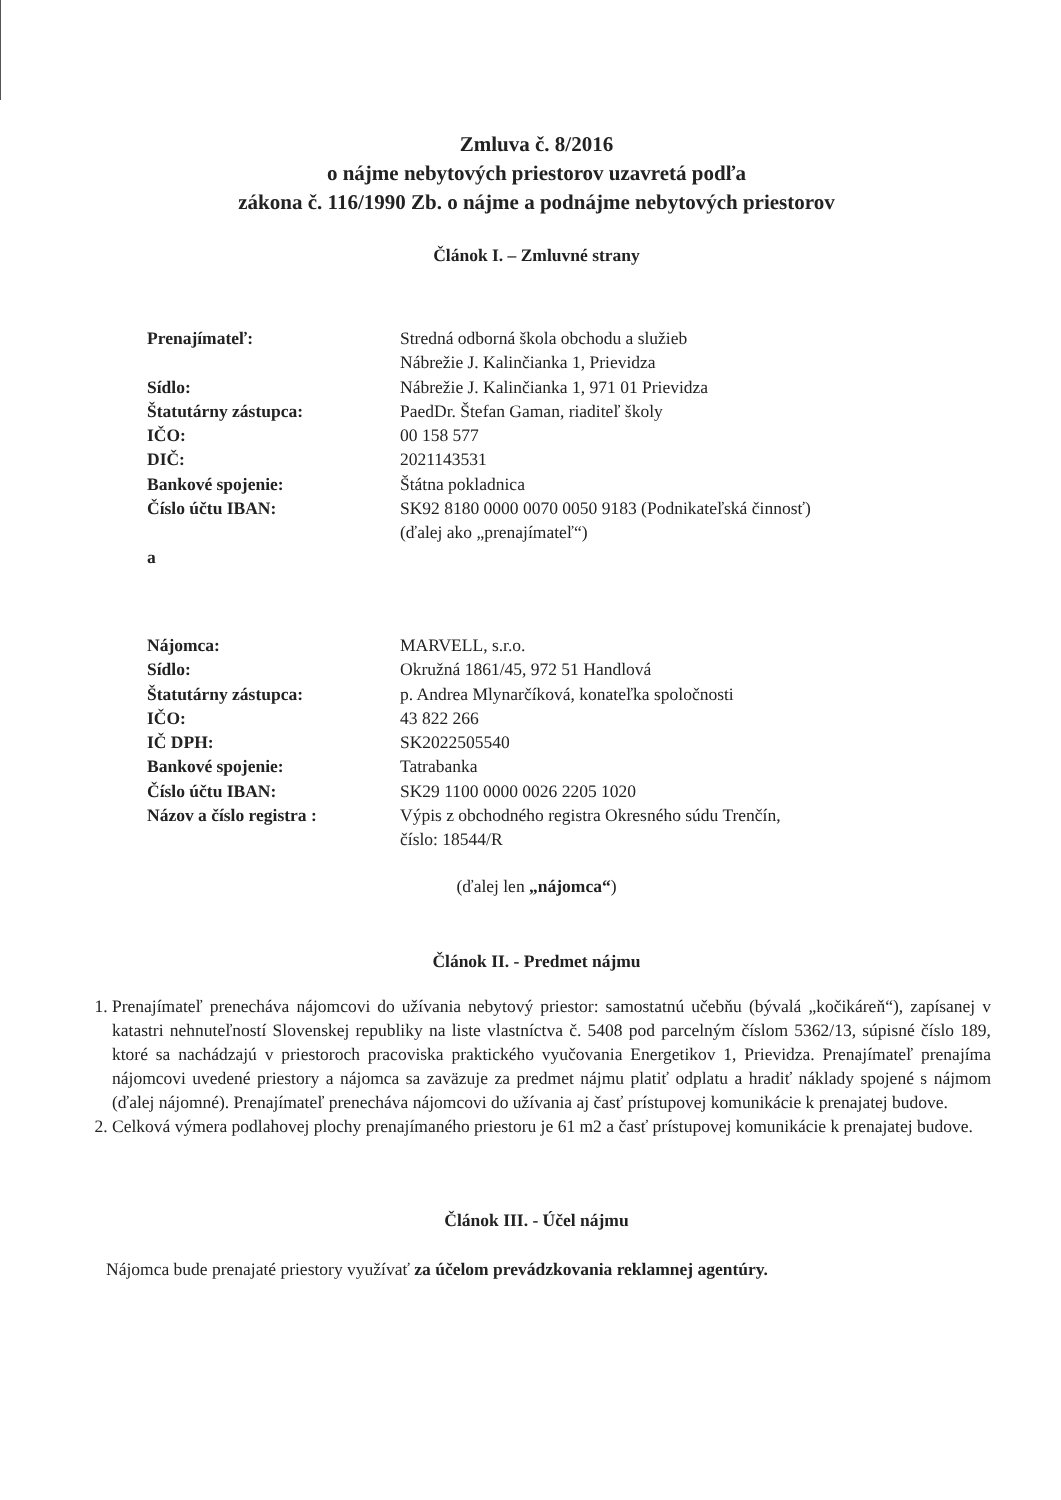Zmluva č. 8/2016
o nájme nebytových priestorov uzavretá podľa
zákona č. 116/1990 Zb. o nájme a podnájme nebytových priestorov
Článok I. – Zmluvné strany
| Prenajímateľ: | Stredná odborná škola obchodu a služieb Nábrežie J. Kalinčianka 1, Prievidza |
| Sídlo: | Nábrežie J. Kalinčianka 1, 971 01 Prievidza |
| Štatutárny zástupca: | PaedDr. Štefan Gaman, riaditeľ školy |
| IČO: | 00 158 577 |
| DIČ: | 2021143531 |
| Bankové spojenie: | Štátna pokladnica |
| Číslo účtu IBAN: | SK92 8180 0000 0070 0050 9183 (Podnikateľská činnosť) (ďalej ako „prenajímateľ“) |
| a | |
| Nájomca: | MARVELL, s.r.o. |
| Sídlo: | Okružná 1861/45, 972 51 Handlová |
| Štatutárny zástupca: | p. Andrea Mlynarčíková, konateľka spoločnosti |
| IČO: | 43 822 266 |
| IČ DPH: | SK2022505540 |
| Bankové spojenie: | Tatrabanka |
| Číslo účtu IBAN: | SK29 1100 0000 0026 2205 1020 |
| Názov a číslo registra : | Výpis z obchodného registra Okresného súdu Trenčín, číslo: 18544/R |
(ďalej len „nájomca“)
Článok II. - Predmet nájmu
1. Prenajímateľ prenecháva nájomcovi do užívania nebytový priestor: samostatnú učebňu (bývalá „kočikáreň“), zapísanej v katastri nehnuteľností Slovenskej republiky na liste vlastníctva č. 5408 pod parcelným číslom 5362/13, súpisné číslo 189, ktoré sa nachádzajú v priestoroch pracoviska praktického vyučovania Energetikov 1, Prievidza. Prenajímateľ prenajíma nájomcovi uvedené priestory a nájomca sa zaväzuje za predmet nájmu platiť odplatu a hradiť náklady spojené s nájmom (ďalej nájomné). Prenajímateľ prenecháva nájomcovi do užívania aj časť prístupovej komunikácie k prenajatej budove.
2. Celková výmera podlahovej plochy prenajímaného priestoru je 61 m2 a časť prístupovej komunikácie k prenajatej budove.
Článok III. - Účel nájmu
Nájomca bude prenajaté priestory využívať za účelom prevádzkovania reklamnej agentúry.